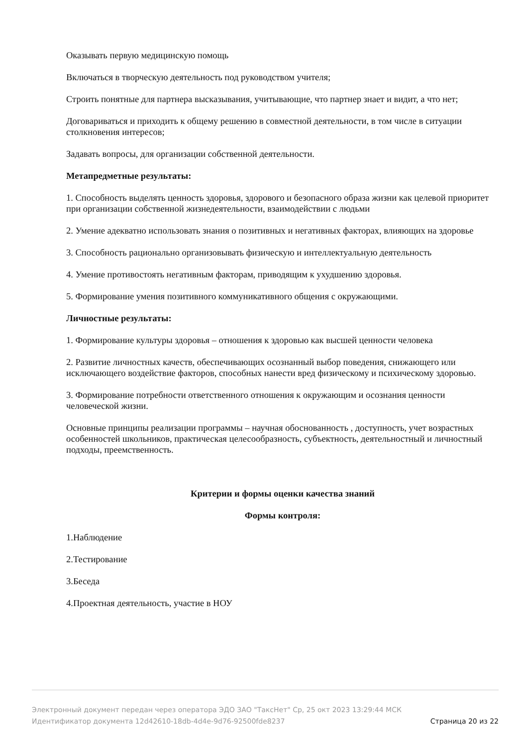Оказывать первую медицинскую помощь
Включаться в творческую деятельность под руководством учителя;
Строить понятные для партнера высказывания, учитывающие, что партнер знает и видит, а что нет;
Договариваться и приходить к общему решению в совместной деятельности, в том числе в ситуации столкновения интересов;
Задавать вопросы, для организации собственной деятельности.
Метапредметные результаты:
1. Способность выделять ценность здоровья, здорового и безопасного образа жизни как целевой приоритет при организации собственной жизнедеятельности, взаимодействии с людьми
2. Умение адекватно использовать знания о позитивных и негативных факторах, влияющих на здоровье
3. Способность рационально организовывать физическую и интеллектуальную деятельность
4. Умение противостоять негативным факторам, приводящим к ухудшению здоровья.
5. Формирование умения позитивного коммуникативного общения с окружающими.
Личностные результаты:
1. Формирование культуры здоровья – отношения к здоровью как высшей ценности человека
2. Развитие личностных качеств, обеспечивающих осознанный выбор поведения, снижающего или исключающего воздействие факторов, способных нанести вред физическому и психическому здоровью.
3. Формирование потребности ответственного отношения к окружающим и осознания ценности человеческой жизни.
Основные принципы реализации программы – научная обоснованность , доступность, учет возрастных особенностей школьников, практическая целесообразность, субъектность, деятельностный и личностный подходы, преемственность.
Критерии и формы оценки качества знаний
Формы контроля:
1.Наблюдение
2.Тестирование
3.Беседа
4.Проектная деятельность, участие в НОУ
Электронный документ передан через оператора ЭДО ЗАО "ТаксНет" Ср, 25 окт 2023 13:29:44 МСК
Идентификатор документа 12d42610-18db-4d4e-9d76-92500fde8237 Страница 20 из 22